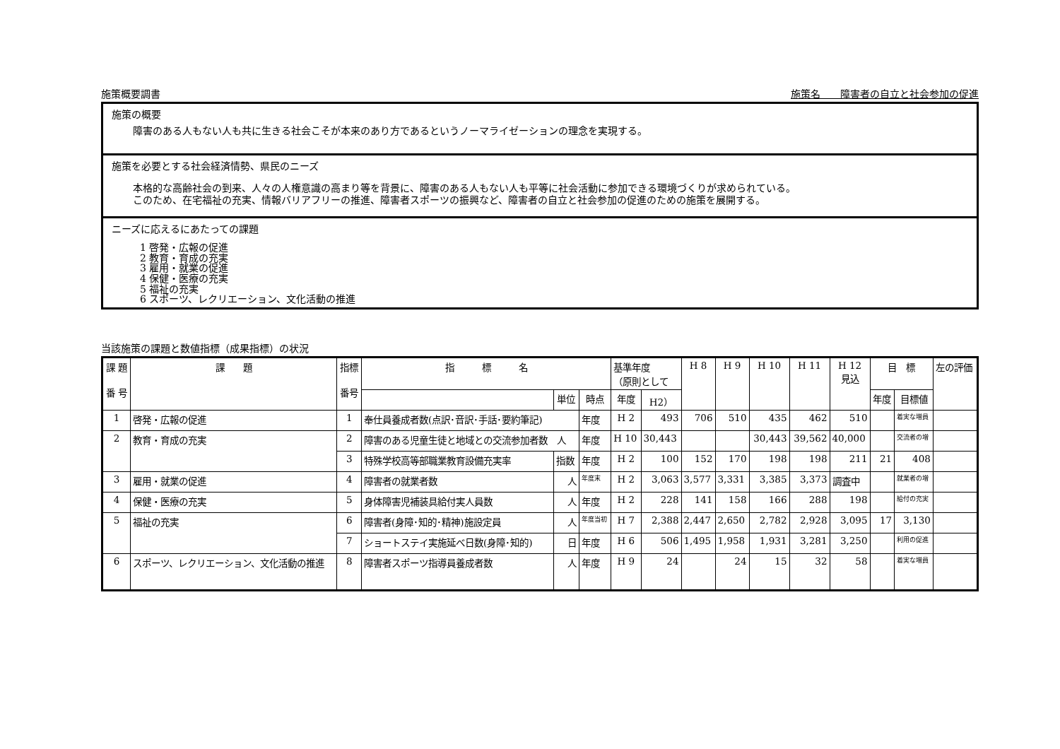施策概要調書 施策名　　障害者の自立と社会参加の促進
施策の概要
障害のある人もない人も共に生きる社会こそが本来のあり方であるというノーマライゼーションの理念を実現する。
施策を必要とする社会経済情勢、県民のニーズ
本格的な高齢社会の到来、人々の人権意識の高まり等を背景に、障害のある人もない人も平等に社会活動に参加できる環境づくりが求められている。
このため、在宅福祉の充実、情報バリアフリーの推進、障害者スポーツの振興など、障害者の自立と社会参加の促進のための施策を展開する。
ニーズに応えるにあたっての課題
1 啓発・広報の促進
2 教育・育成の充実
3 雇用・就業の促進
4 保健・医療の充実
5 福祉の充実
6 スポーツ、レクリエーション、文化活動の推進
当該施策の課題と数値指標（成果指標）の状況
| 課 題 番 号 | 課 題 | 指標 番号 | 指 標 名 | | | 基準年度 （原則として | | H 8 | H 9 | H 10 | H 11 | H 12 見込 | 目 標 | | 左の評価 |
| --- | --- | --- | --- | --- | --- | --- | --- | --- | --- | --- | --- | --- | --- | --- | --- |
| | | | | 単位 | 時点 | 年度 | H2） | | | | | | 年度 | 目標値 | |
| 1 | 啓発・広報の促進 | 1 | 奉仕員養成者数(点訳･音訳･手話･要約筆記) | | 年度 | H 2 | 493 | 706 | 510 | 435 | 462 | 510 | | 着実な増員 | |
| 2 | 教育・育成の充実 | 2 | 障害のある児童生徒と地域との交流参加者数 人 | | 年度 | H 10 | 30,443 | | | 30,443 | 39,562 | 40,000 | | 交流者の増 | |
| | | 3 | 特殊学校高等部職業教育設備充実率 | 指数 | 年度 | H 2 | 100 | 152 | 170 | 198 | 198 | 211 | 21 | 408 | |
| 3 | 雇用・就業の促進 | 4 | 障害者の就業者数 | 人 | 年度末 | H 2 | 3,063 | 3,577 | 3,331 | 3,385 | 3,373 | 調査中 | | 就業者の増 | |
| 4 | 保健・医療の充実 | 5 | 身体障害児補装具給付実人員数 | 人 | 年度 | H 2 | 228 | 141 | 158 | 166 | 288 | 198 | | 給付の充実 | |
| 5 | 福祉の充実 | 6 | 障害者(身障･知的･精神)施設定員 | 人 | 年度当初 | H 7 | 2,388 | 2,447 | 2,650 | 2,782 | 2,928 | 3,095 | 17 | 3,130 | |
| | | 7 | ショートステイ実施延べ日数(身障･知的) | 日 | 年度 | H 6 | 506 | 1,495 | 1,958 | 1,931 | 3,281 | 3,250 | | 利用の促進 | |
| 6 | スポーツ、レクリエーション、文化活動の推進 | 8 | 障害者スポーツ指導員養成者数 | 人 | 年度 | H 9 | 24 | | 24 | 15 | 32 | 58 | | 着実な増員 | |